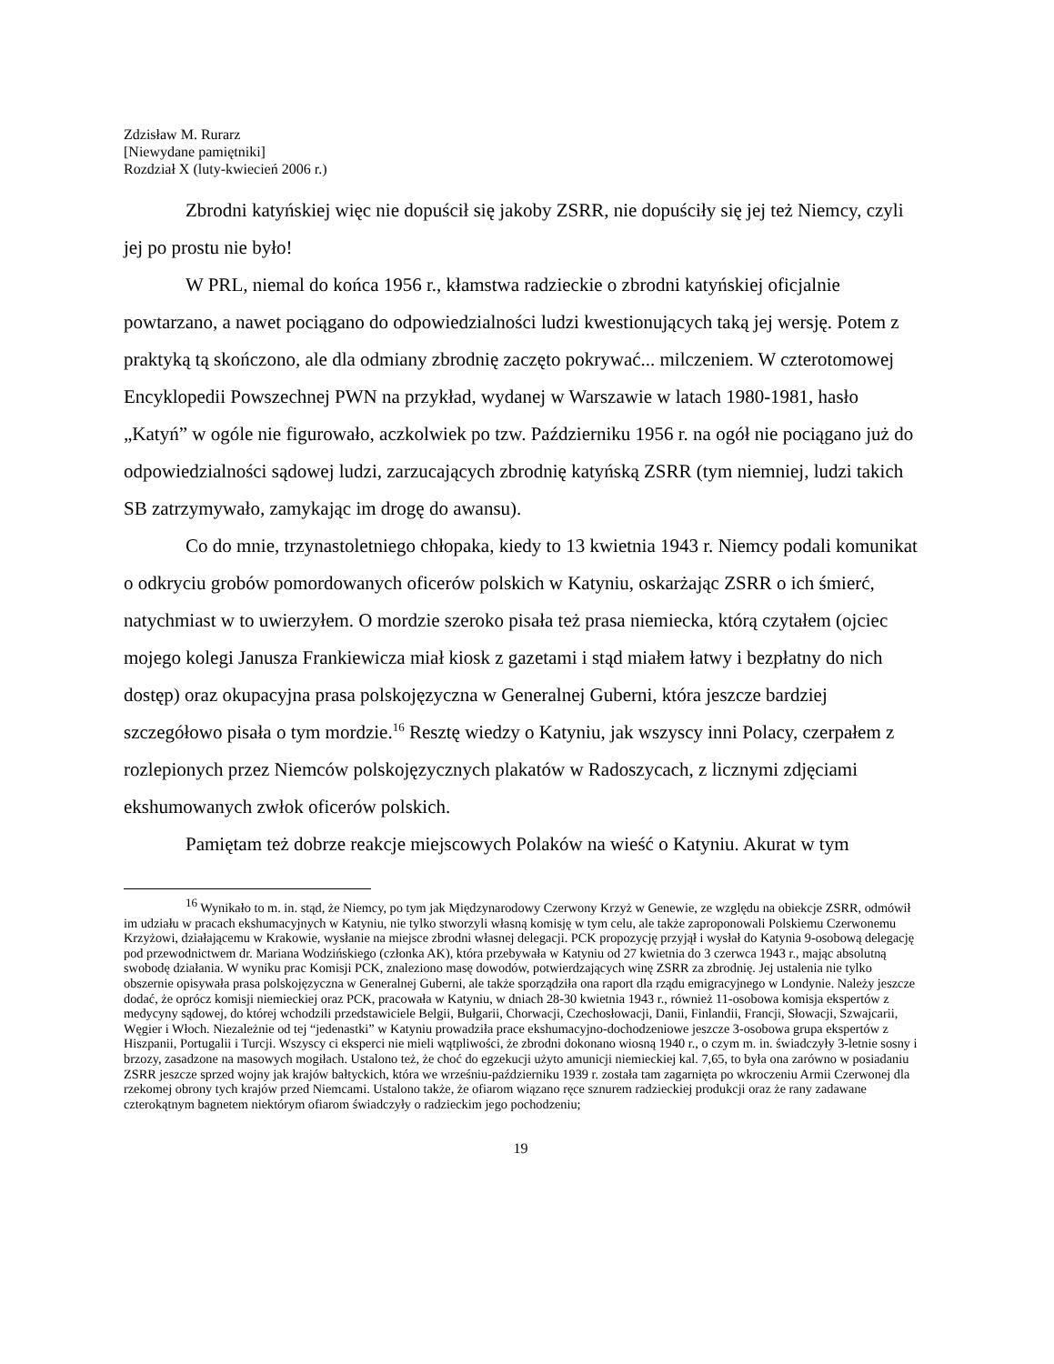Zdzisław M. Rurarz
[Niewydane pamiętniki]
Rozdział X (luty-kwiecień 2006 r.)
Zbrodni katyńskiej więc nie dopuścił się jakoby ZSRR, nie dopuściły się jej też Niemcy, czyli jej po prostu nie było!
W PRL, niemal do końca 1956 r., kłamstwa radzieckie o zbrodni katyńskiej oficjalnie powtarzano, a nawet pociągano do odpowiedzialności ludzi kwestionujących taką jej wersję. Potem z praktyką tą skończono, ale dla odmiany zbrodnię zaczęto pokrywać... milczeniem. W czterotomowej Encyklopedii Powszechnej PWN na przykład, wydanej w Warszawie w latach 1980-1981, hasło „Katyń” w ogóle nie figurowało, aczkolwiek po tzw. Październiku 1956 r. na ogół nie pociągano już do odpowiedzialności sądowej ludzi, zarzucających zbrodnię katyńską ZSRR (tym niemniej, ludzi takich SB zatrzymywało, zamykając im drogę do awansu).
Co do mnie, trzynastoletniego chłopaka, kiedy to 13 kwietnia 1943 r. Niemcy podali komunikat o odkryciu grobów pomordowanych oficerów polskich w Katyniu, oskarżając ZSRR o ich śmierć, natychmiast w to uwierzyłem. O mordzie szeroko pisała też prasa niemiecka, którą czytałem (ojciec mojego kolegi Janusza Frankiewicza miał kiosk z gazetami i stąd miałem łatwy i bezpłatny do nich dostęp) oraz okupacyjna prasa polskojęzyczna w Generalnej Guberni, która jeszcze bardziej szczegółowo pisała o tym mordzie.<sup>16</sup> Resztę wiedzy o Katyniu, jak wszyscy inni Polacy, czerpałem z rozlepionych przez Niemców polskojęzycznych plakatów w Radoszycach, z licznymi zdjęciami ekshumowanych zwłok oficerów polskich.
Pamiętam też dobrze reakcje miejscowych Polaków na wieść o Katyniu. Akurat w tym
<sup>16</sup> Wynikało to m. in. stąd, że Niemcy, po tym jak Międzynarodowy Czerwony Krzyż w Genewie, ze względu na obiekcje ZSRR, odmówił im udziału w pracach ekshumacyjnych w Katyniu, nie tylko stworzyli własną komisję w tym celu, ale także zaproponowali Polskiemu Czerwonemu Krzyżowi, działającemu w Krakowie, wysłanie na miejsce zbrodni własnej delegacji. PCK propozycję przyjął i wysłał do Katynia 9-osobową delegację pod przewodnictwem dr. Mariana Wodzińskiego (członka AK), która przebywała w Katyniu od 27 kwietnia do 3 czerwca 1943 r., mając absolutną swobodę działania. W wyniku prac Komisji PCK, znaleziono masę dowodów, potwierdzających winę ZSRR za zbrodnię. Jej ustalenia nie tylko obszernie opisywała prasa polskojęzyczna w Generalnej Guberni, ale także sporządziła ona raport dla rządu emigracyjnego w Londynie. Należy jeszcze dodać, że oprócz komisji niemieckiej oraz PCK, pracowała w Katyniu, w dniach 28-30 kwietnia 1943 r., również 11-osobowa komisja ekspertów z medycyny sądowej, do której wchodzili przedstawiciele Belgii, Bułgarii, Chorwacji, Czechosłowacji, Danii, Finlandii, Francji, Słowacji, Szwajcarii, Węgier i Włoch. Niezależnie od tej “jedenastki” w Katyniu prowadziła prace ekshumacyjno-dochodzeniowe jeszcze 3-osobowa grupa ekspertów z Hiszpanii, Portugalii i Turcji. Wszyscy ci eksperci nie mieli wątpliwości, że zbrodni dokonano wiosną 1940 r., o czym m. in. świadczyły 3-letnie sosny i brzozy, zasadzone na masowych mogiłach. Ustalono też, że choć do egzekucji użyto amunicji niemieckiej kal. 7,65, to była ona zarówno w posiadaniu ZSRR jeszcze sprzed wojny jak krajów bałtyckich, która we wrześniu-październiku 1939 r. została tam zagarnięta po wkroczeniu Armii Czerwonej dla rzekomej obrony tych krajów przed Niemcami. Ustalono także, że ofiarom wiązano ręce sznurem radzieckiej produkcji oraz że rany zadawane czterokątnym bagnetem niektórym ofiarom świadczyły o radzieckim jego pochodzeniu;
19